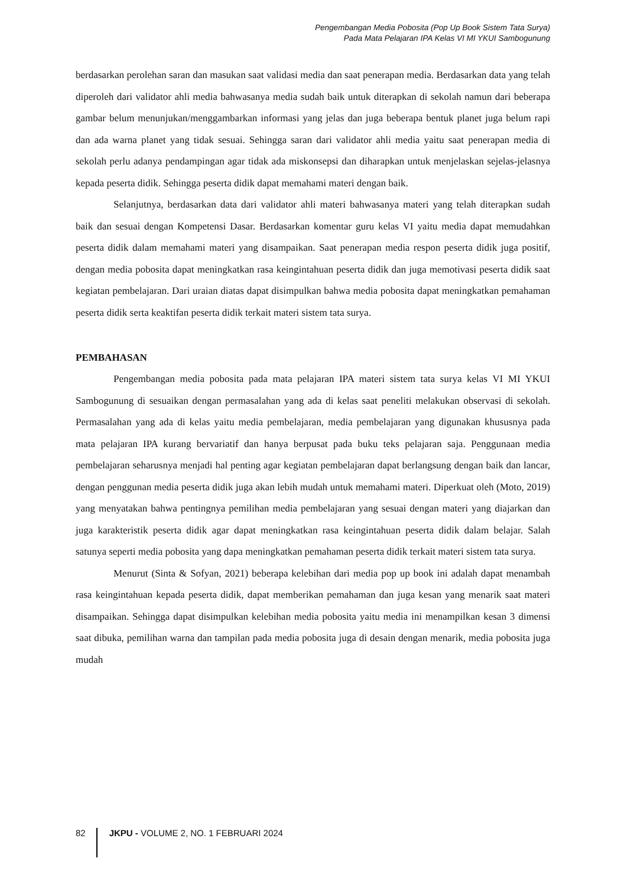Pengembangan Media Pobosita (Pop Up Book Sistem Tata Surya)
Pada Mata Pelajaran IPA Kelas VI MI YKUI Sambogunung
berdasarkan perolehan saran dan masukan saat validasi media dan saat penerapan media. Berdasarkan data yang telah diperoleh dari validator ahli media bahwasanya media sudah baik untuk diterapkan di sekolah namun dari beberapa gambar belum menunjukan/menggambarkan informasi yang jelas dan juga beberapa bentuk planet juga belum rapi dan ada warna planet yang tidak sesuai. Sehingga saran dari validator ahli media yaitu saat penerapan media di sekolah perlu adanya pendampingan agar tidak ada miskonsepsi dan diharapkan untuk menjelaskan sejelas-jelasnya kepada peserta didik. Sehingga peserta didik dapat memahami materi dengan baik.
Selanjutnya, berdasarkan data dari validator ahli materi bahwasanya materi yang telah diterapkan sudah baik dan sesuai dengan Kompetensi Dasar. Berdasarkan komentar guru kelas VI yaitu media dapat memudahkan peserta didik dalam memahami materi yang disampaikan. Saat penerapan media respon peserta didik juga positif, dengan media pobosita dapat meningkatkan rasa keingintahuan peserta didik dan juga memotivasi peserta didik saat kegiatan pembelajaran. Dari uraian diatas dapat disimpulkan bahwa media pobosita dapat meningkatkan pemahaman peserta didik serta keaktifan peserta didik terkait materi sistem tata surya.
PEMBAHASAN
Pengembangan media pobosita pada mata pelajaran IPA materi sistem tata surya kelas VI MI YKUI Sambogunung di sesuaikan dengan permasalahan yang ada di kelas saat peneliti melakukan observasi di sekolah. Permasalahan yang ada di kelas yaitu media pembelajaran, media pembelajaran yang digunakan khususnya pada mata pelajaran IPA kurang bervariatif dan hanya berpusat pada buku teks pelajaran saja. Penggunaan media pembelajaran seharusnya menjadi hal penting agar kegiatan pembelajaran dapat berlangsung dengan baik dan lancar, dengan penggunan media peserta didik juga akan lebih mudah untuk memahami materi. Diperkuat oleh (Moto, 2019) yang menyatakan bahwa pentingnya pemilihan media pembelajaran yang sesuai dengan materi yang diajarkan dan juga karakteristik peserta didik agar dapat meningkatkan rasa keingintahuan peserta didik dalam belajar. Salah satunya seperti media pobosita yang dapa meningkatkan pemahaman peserta didik terkait materi sistem tata surya.
Menurut (Sinta & Sofyan, 2021) beberapa kelebihan dari media pop up book ini adalah dapat menambah rasa keingintahuan kepada peserta didik, dapat memberikan pemahaman dan juga kesan yang menarik saat materi disampaikan. Sehingga dapat disimpulkan kelebihan media pobosita yaitu media ini menampilkan kesan 3 dimensi saat dibuka, pemilihan warna dan tampilan pada media pobosita juga di desain dengan menarik, media pobosita juga mudah
82 JKPU - VOLUME 2, NO. 1 FEBRUARI 2024